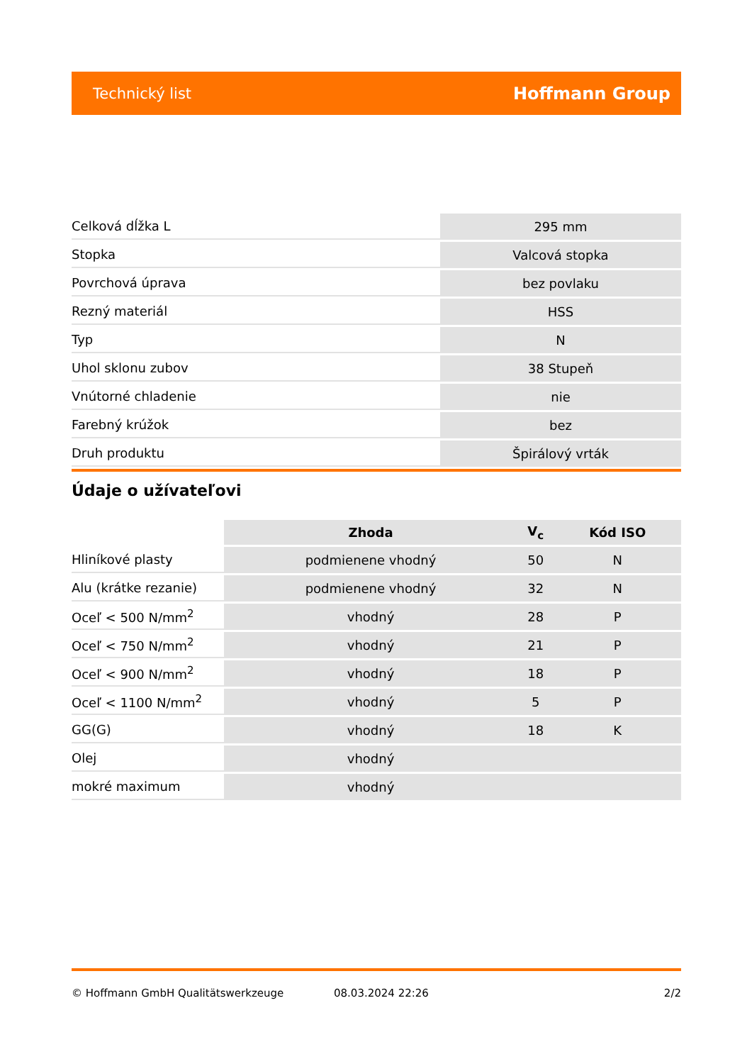Technický list Hoffmann Group
| Celková dĺžka L | 295 mm |
| Stopka | Valcová stopka |
| Povrchová úprava | bez povlaku |
| Rezný materiál | HSS |
| Typ | N |
| Uhol sklonu zubov | 38 Stupeň |
| Vnútorné chladenie | nie |
| Farebný krúžok | bez |
| Druh produktu | Špirálový vrták |
Údaje o užívateľovi
| | Zhoda | V<sub>c</sub> | Kód ISO |
| --- | --- | --- | --- |
| Hliníkové plasty | podmienene vhodný | 50 | N |
| Alu (krátke rezanie) | podmienene vhodný | 32 | N |
| Oceľ < 500 N/mm<sup>2</sup> | vhodný | 28 | P |
| Oceľ < 750 N/mm<sup>2</sup> | vhodný | 21 | P |
| Oceľ < 900 N/mm<sup>2</sup> | vhodný | 18 | P |
| Oceľ < 1100 N/mm<sup>2</sup> | vhodný | 5 | P |
| GG(G) | vhodný | 18 | K |
| Olej | vhodný | | |
| mokré maximum | vhodný | | |
© Hoffmann GmbH Qualitätswerkzeuge 08.03.2024 22:26 2/2